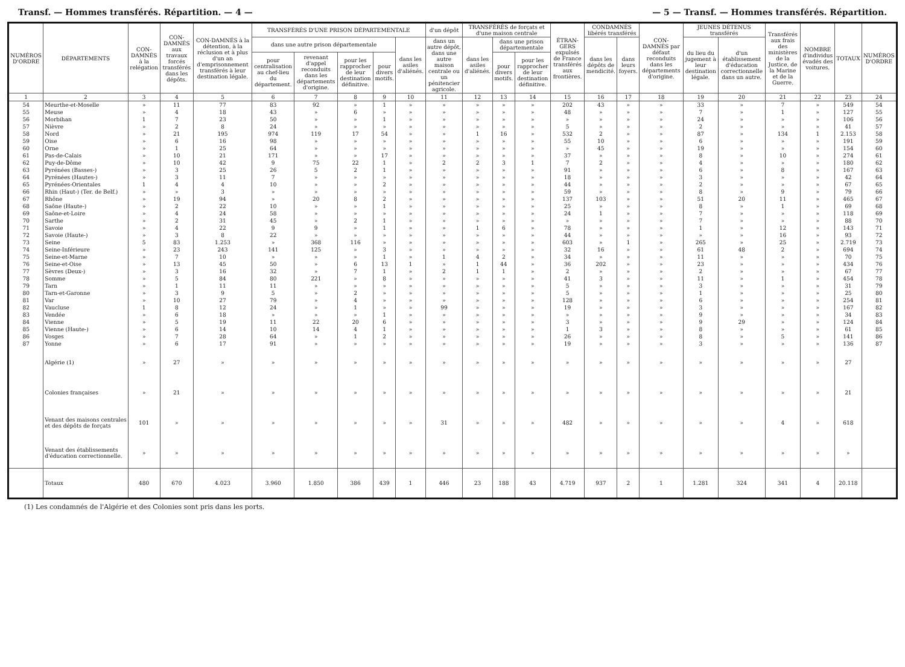Transf. — Hommes transférés. Répartition. — 4 — — 5 — Transf. — Hommes transférés. Répartition.
| NUMÉROS D'ORDRE | DÉPARTEMENTS | CON-DAMNÉS à la relégation | CON-DAMNÉS aux travaux forcés transférés dans les dépôts. | CON-DAMNÉS à la détention, à la réclusion et à plus d'un an d'emprisonnement transférés à leur destination légale. | TRANSFÉRÉS D'UNE PRISON DÉPARTEMENTALE | | | | | d'un dépôt | TRANSFÉRÉS de forçats et d'une maison centrale | | | ÉTRAN-GERS expulsés de France transférés aux frontières. | CONDAMNÉS libérés transférés | | CON-DAMNÉS par défaut reconduits dans les départements d'origine. | JEUNES DÉTENUS transférés | | Transférés aux frais des ministères de la Justice, de la Marine et de la Guerre. | NOMBRE d'individus évadés des voitures. | TOTAUX | NUMÉROS D'ORDRE |
| --- | --- | --- | --- | --- | --- | --- | --- | --- | --- | --- | --- | --- | --- | --- | --- | --- | --- | --- | --- | --- | --- | --- | --- |
| | | | | | dans une autre prison départementale | | | | dans les asiles d'aliénés. | dans un autre dépôt, dans une autre maison centrale ou un pénitencier agricole. | dans les asiles d'aliénés. | dans une prison départementale | | | dans les dépôts de mendicité. | dans leurs foyers. | | du lieu du jugement à leur destination légale. | d'un établissement d'éducation correctionnelle dans un autre. | | | | |
| | | | | | pour centralisation au chef-lieu du département. | revenant d'appel reconduits dans les départements d'origine. | pour les rapprocher de leur destination définitive. | pour divers motifs. | | | | pour divers motifs. | pour les rapprocher de leur destination définitive. | | | | | | | | | | |
| 1 | 2 | 3 | 4 | 5 | 6 | 7 | 8 | 9 | 10 | 11 | 12 | 13 | 14 | 15 | 16 | 17 | 18 | 19 | 20 | 21 | 22 | 23 | 24 |
| 54 | Meurthe-et-Moselle | » | 11 | 77 | 83 | 92 | » | 1 | » | » | » | » | » | 202 | 43 | » | » | 33 | » | 7 | » | 549 | 54 |
| 55 | Meuse | » | 4 | 18 | 43 | » | 6 | » | » | » | » | » | » | 48 | » | » | » | 7 | » | 1 | » | 127 | 55 |
| 56 | Morbihan | 1 | 7 | 23 | 50 | » | » | 1 | » | » | » | » | » | » | » | » | » | 24 | » | » | » | 106 | 56 |
| 57 | Nièvre | » | 2 | 8 | 24 | » | » | » | » | » | » | » | » | 5 | » | » | » | 2 | » | » | » | 41 | 57 |
| 58 | Nord | » | 21 | 195 | 974 | 119 | 17 | 54 | » | » | 1 | 16 | » | 532 | 2 | » | » | 87 | » | 134 | 1 | 2.153 | 58 |
| 59 | Oise | » | 6 | 16 | 98 | » | » | » | » | » | » | » | » | 55 | 10 | » | » | 6 | » | » | » | 191 | 59 |
| 60 | Orne | » | 1 | 25 | 64 | » | » | » | » | » | » | » | » | » | 45 | » | » | 19 | » | » | » | 154 | 60 |
| 61 | Pas-de-Calais | » | 10 | 21 | 171 | » | » | 17 | » | » | » | » | » | 37 | » | » | » | 8 | » | 10 | » | 274 | 61 |
| 62 | Puy-de-Dôme | » | 10 | 42 | 9 | 75 | 22 | 1 | » | 2 | 2 | 3 | 1 | 7 | 2 | » | » | 4 | » | » | » | 180 | 62 |
| 63 | Pyrénées (Basses-) | » | 3 | 25 | 26 | 5 | 2 | 1 | » | » | » | » | » | 91 | » | » | » | 6 | » | 8 | » | 167 | 63 |
| 64 | Pyrénées (Hautes-) | » | 3 | 11 | 7 | » | » | » | » | » | » | » | » | 18 | » | » | » | 3 | » | » | » | 42 | 64 |
| 65 | Pyrénées-Orientales | 1 | 4 | 4 | 10 | » | » | 2 | » | » | » | » | » | 44 | » | » | » | 2 | » | » | » | 67 | 65 |
| 66 | Rhin (Haut-) (Ter. de Belf.) | » | » | 3 | » | » | » | » | » | » | » | » | » | 59 | » | » | » | 8 | » | 9 | » | 79 | 66 |
| 67 | Rhône | » | 19 | 94 | » | 20 | 8 | 2 | » | » | » | » | » | 137 | 103 | » | » | 51 | 20 | 11 | » | 465 | 67 |
| 68 | Saône (Haute-) | » | 2 | 22 | 10 | » | » | 1 | » | » | » | » | » | 25 | » | » | » | 8 | » | 1 | » | 69 | 68 |
| 69 | Saône-et-Loire | » | 4 | 24 | 58 | » | » | » | » | » | » | » | » | 24 | 1 | » | » | 7 | » | » | » | 118 | 69 |
| 70 | Sarthe | » | 2 | 31 | 45 | » | 2 | 1 | » | » | » | » | » | » | » | » | » | 7 | » | » | » | 88 | 70 |
| 71 | Savoie | » | 4 | 22 | 9 | 9 | » | 1 | » | » | 1 | 6 | » | 78 | » | » | » | 1 | » | 12 | » | 143 | 71 |
| 72 | Savoie (Haute-) | » | 3 | 8 | 22 | » | » | » | » | » | » | » | » | 44 | » | » | » | » | » | 16 | » | 93 | 72 |
| 73 | Seine | 5 | 83 | 1.253 | » | 368 | 116 | » | » | » | » | » | » | 603 | » | 1 | » | 265 | » | 25 | » | 2.719 | 73 |
| 74 | Seine-Inférieure | » | 23 | 243 | 141 | 125 | » | 3 | » | » | » | » | » | 32 | 16 | » | » | 61 | 48 | 2 | » | 694 | 74 |
| 75 | Seine-et-Marne | » | 7 | 10 | » | » | » | 1 | » | 1 | 4 | 2 | » | 34 | » | » | » | 11 | » | » | » | 70 | 75 |
| 76 | Seine-et-Oise | » | 13 | 45 | 50 | » | 6 | 13 | 1 | » | 1 | 44 | » | 36 | 202 | » | » | 23 | » | » | » | 434 | 76 |
| 77 | Sèvres (Deux-) | » | 3 | 16 | 32 | » | 7 | 1 | » | 2 | 1 | 1 | » | 2 | » | » | » | 2 | » | » | » | 67 | 77 |
| 78 | Somme | » | 5 | 84 | 80 | 221 | » | 8 | » | » | » | » | » | 41 | 3 | » | » | 11 | » | 1 | » | 454 | 78 |
| 79 | Tarn | » | 1 | 11 | 11 | » | » | » | » | » | » | » | » | 5 | » | » | » | 3 | » | » | » | 31 | 79 |
| 80 | Tarn-et-Garonne | » | 3 | 9 | 5 | » | 2 | » | » | » | » | » | » | 5 | » | » | » | 1 | » | » | » | 25 | 80 |
| 81 | Var | » | 10 | 27 | 79 | » | 4 | » | » | » | » | » | » | 128 | » | » | » | 6 | » | » | » | 254 | 81 |
| 82 | Vaucluse | 1 | 8 | 12 | 24 | » | 1 | » | » | 99 | » | » | » | 19 | » | » | » | 3 | » | » | » | 167 | 82 |
| 83 | Vendée | » | 6 | 18 | » | » | » | 1 | » | » | » | » | » | » | » | » | » | 9 | » | » | » | 34 | 83 |
| 84 | Vienne | » | 5 | 19 | 11 | 22 | 20 | 6 | » | » | » | » | » | 3 | » | » | » | 9 | 29 | » | » | 124 | 84 |
| 85 | Vienne (Haute-) | » | 6 | 14 | 10 | 14 | 4 | 1 | » | » | » | » | » | 1 | 3 | » | » | 8 | » | » | » | 61 | 85 |
| 86 | Vosges | » | 7 | 28 | 64 | » | 1 | 2 | » | » | » | » | » | 26 | » | » | » | 8 | » | 5 | » | 141 | 86 |
| 87 | Yonne | » | 6 | 17 | 91 | » | » | » | » | » | » | » | » | 19 | » | » | » | 3 | » | » | » | 136 | 87 |
| | Algérie (1) | » | 27 | » | » | » | » | » | » | » | » | » | » | » | » | » | » | » | » | » | » | 27 | |
| | Colonies françaises | » | 21 | » | » | » | » | » | » | » | » | » | » | » | » | » | » | » | » | » | » | 21 | |
| | Venant des maisons centrales et des dépôts de forçats | 101 | » | » | » | » | » | » | » | 31 | » | » | » | 482 | » | » | » | » | » | 4 | » | 618 | |
| | Venant des établissements d'éducation correctionnelle. | » | » | » | » | » | » | » | » | » | » | » | » | » | » | » | » | » | » | » | » | » | |
| | Totaux | 480 | 670 | 4.023 | 3.960 | 1.850 | 386 | 439 | 1 | 446 | 23 | 188 | 43 | 4.719 | 937 | 2 | 1 | 1.281 | 324 | 341 | 4 | 20.118 | |
(1) Les condamnés de l'Algérie et des Colonies sont pris dans les ports.